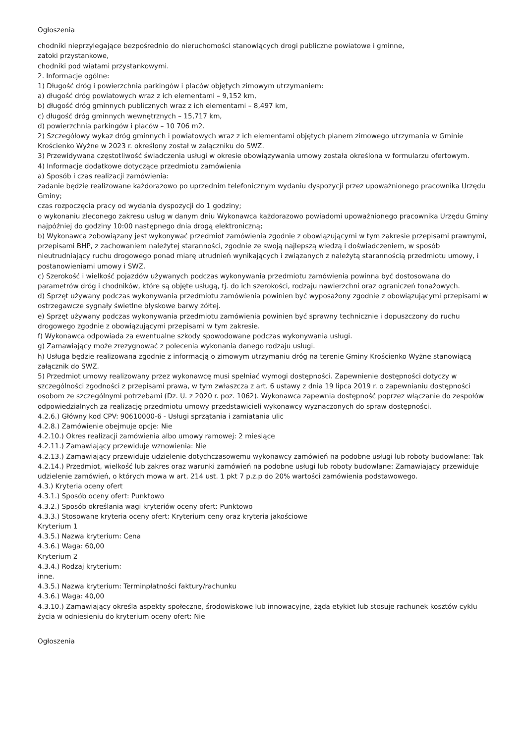Ogłoszenia
chodniki nieprzylegające bezpośrednio do nieruchomości stanowiących drogi publiczne powiatowe i gminne,
zatoki przystankowe,
chodniki pod wiatami przystankowymi.
2. Informacje ogólne:
1) Długość dróg i powierzchnia parkingów i placów objętych zimowym utrzymaniem:
a) długość dróg powiatowych wraz z ich elementami – 9,152 km,
b) długość dróg gminnych publicznych wraz z ich elementami – 8,497 km,
c) długość dróg gminnych wewnętrznych – 15,717 km,
d) powierzchnia parkingów i placów – 10 706 m2.
2) Szczegółowy wykaz dróg gminnych i powiatowych wraz z ich elementami objętych planem zimowego utrzymania w Gminie Krościenko Wyżne w 2023 r. określony został w załączniku do SWZ.
3) Przewidywana częstotliwość świadczenia usługi w okresie obowiązywania umowy została określona w formularzu ofertowym.
4) Informacje dodatkowe dotyczące przedmiotu zamówienia
a) Sposób i czas realizacji zamówienia:
zadanie będzie realizowane każdorazowo po uprzednim telefonicznym wydaniu dyspozycji przez upoważnionego pracownika Urzędu Gminy;
czas rozpoczęcia pracy od wydania dyspozycji do 1 godziny;
o wykonaniu zleconego zakresu usług w danym dniu Wykonawca każdorazowo powiadomi upoważnionego pracownika Urzędu Gminy najpóźniej do godziny 10:00 następnego dnia drogą elektroniczną;
b) Wykonawca zobowiązany jest wykonywać przedmiot zamówienia zgodnie z obowiązującymi w tym zakresie przepisami prawnymi, przepisami BHP, z zachowaniem należytej staranności, zgodnie ze swoją najlepszą wiedzą i doświadczeniem, w sposób nieutrudniający ruchu drogowego ponad miarę utrudnień wynikających i związanych z należytą starannością przedmiotu umowy, i postanowieniami umowy i SWZ.
c) Szerokość i wielkość pojazdów używanych podczas wykonywania przedmiotu zamówienia powinna być dostosowana do parametrów dróg i chodników, które są objęte usługą, tj. do ich szerokości, rodzaju nawierzchni oraz ograniczeń tonażowych.
d) Sprzęt używany podczas wykonywania przedmiotu zamówienia powinien być wyposażony zgodnie z obowiązującymi przepisami w ostrzegawcze sygnały świetlne błyskowe barwy żółtej.
e) Sprzęt używany podczas wykonywania przedmiotu zamówienia powinien być sprawny technicznie i dopuszczony do ruchu drogowego zgodnie z obowiązującymi przepisami w tym zakresie.
f) Wykonawca odpowiada za ewentualne szkody spowodowane podczas wykonywania usługi.
g) Zamawiający może zrezygnować z polecenia wykonania danego rodzaju usługi.
h) Usługa będzie realizowana zgodnie z informacją o zimowym utrzymaniu dróg na terenie Gminy Krościenko Wyżne stanowiącą załącznik do SWZ.
5) Przedmiot umowy realizowany przez wykonawcę musi spełniać wymogi dostępności. Zapewnienie dostępności dotyczy w szczególności zgodności z przepisami prawa, w tym zwłaszcza z art. 6 ustawy z dnia 19 lipca 2019 r. o zapewnianiu dostępności osobom ze szczególnymi potrzebami (Dz. U. z 2020 r. poz. 1062). Wykonawca zapewnia dostępność poprzez włączanie do zespołów odpowiedzialnych za realizację przedmiotu umowy przedstawicieli wykonawcy wyznaczonych do spraw dostępności.
4.2.6.) Główny kod CPV: 90610000-6 - Usługi sprzątania i zamiatania ulic
4.2.8.) Zamówienie obejmuje opcje: Nie
4.2.10.) Okres realizacji zamówienia albo umowy ramowej: 2 miesiące
4.2.11.) Zamawiający przewiduje wznowienia: Nie
4.2.13.) Zamawiający przewiduje udzielenie dotychczasowemu wykonawcy zamówień na podobne usługi lub roboty budowlane: Tak
4.2.14.) Przedmiot, wielkość lub zakres oraz warunki zamówień na podobne usługi lub roboty budowlane: Zamawiający przewiduje udzielenie zamówień, o których mowa w art. 214 ust. 1 pkt 7 p.z.p do 20% wartości zamówienia podstawowego.
4.3.) Kryteria oceny ofert
4.3.1.) Sposób oceny ofert: Punktowo
4.3.2.) Sposób określania wagi kryteriów oceny ofert: Punktowo
4.3.3.) Stosowane kryteria oceny ofert: Kryterium ceny oraz kryteria jakościowe
Kryterium 1
4.3.5.) Nazwa kryterium: Cena
4.3.6.) Waga: 60,00
Kryterium 2
4.3.4.) Rodzaj kryterium:
inne.
4.3.5.) Nazwa kryterium: Terminpłatności faktury/rachunku
4.3.6.) Waga: 40,00
4.3.10.) Zamawiający określa aspekty społeczne, środowiskowe lub innowacyjne, żąda etykiet lub stosuje rachunek kosztów cyklu życia w odniesieniu do kryterium oceny ofert: Nie
Ogłoszenia